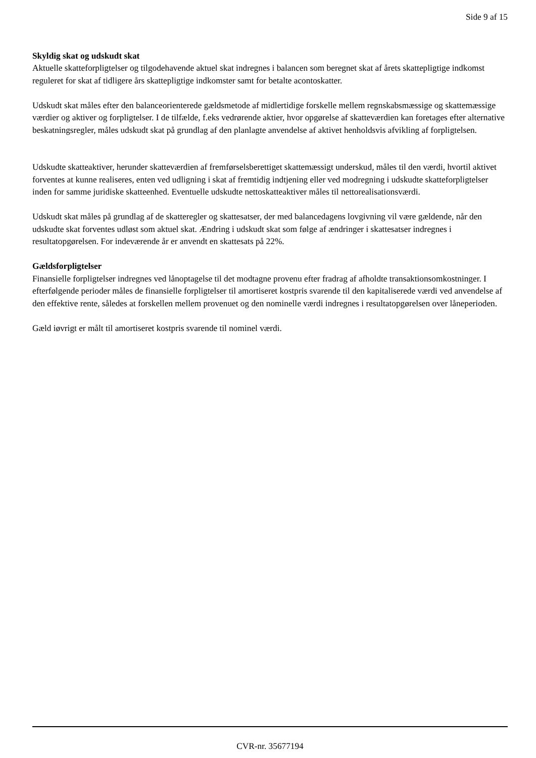Side 9 af 15
Skyldig skat og udskudt skat
Aktuelle skatteforpligtelser og tilgodehavende aktuel skat indregnes i balancen som beregnet skat af årets skattepligtige indkomst reguleret for skat af tidligere års skattepligtige indkomster samt for betalte acontoskatter.
Udskudt skat måles efter den balanceorienterede gældsmetode af midlertidige forskelle mellem regnskabsmæssige og skattemæssige værdier og aktiver og forpligtelser. I de tilfælde, f.eks vedrørende aktier, hvor opgørelse af skatteværdien kan foretages efter alternative beskatningsregler, måles udskudt skat på grundlag af den planlagte anvendelse af aktivet henholdsvis afvikling af forpligtelsen.
Udskudte skatteaktiver, herunder skatteværdien af fremførselsberettiget skattemæssigt underskud, måles til den værdi, hvortil aktivet forventes at kunne realiseres, enten ved udligning i skat af fremtidig indtjening eller ved modregning i udskudte skatteforpligtelser inden for samme juridiske skatteenhed. Eventuelle udskudte nettoskatteaktiver måles til nettorealisationsværdi.
Udskudt skat måles på grundlag af de skatteregler og skattesatser, der med balancedagens lovgivning vil være gældende, når den udskudte skat forventes udløst som aktuel skat. Ændring i udskudt skat som følge af ændringer i skattesatser indregnes i resultatopgørelsen. For indeværende år er anvendt en skattesats på 22%.
Gældsforpligtelser
Finansielle forpligtelser indregnes ved lånoptagelse til det modtagne provenu efter fradrag af afholdte transaktionsomkostninger. I efterfølgende perioder måles de finansielle forpligtelser til amortiseret kostpris svarende til den kapitaliserede værdi ved anvendelse af den effektive rente, således at forskellen mellem provenuet og den nominelle værdi indregnes i resultatopgørelsen over låneperioden.
Gæld iøvrigt er målt til amortiseret kostpris svarende til nominel værdi.
CVR-nr. 35677194